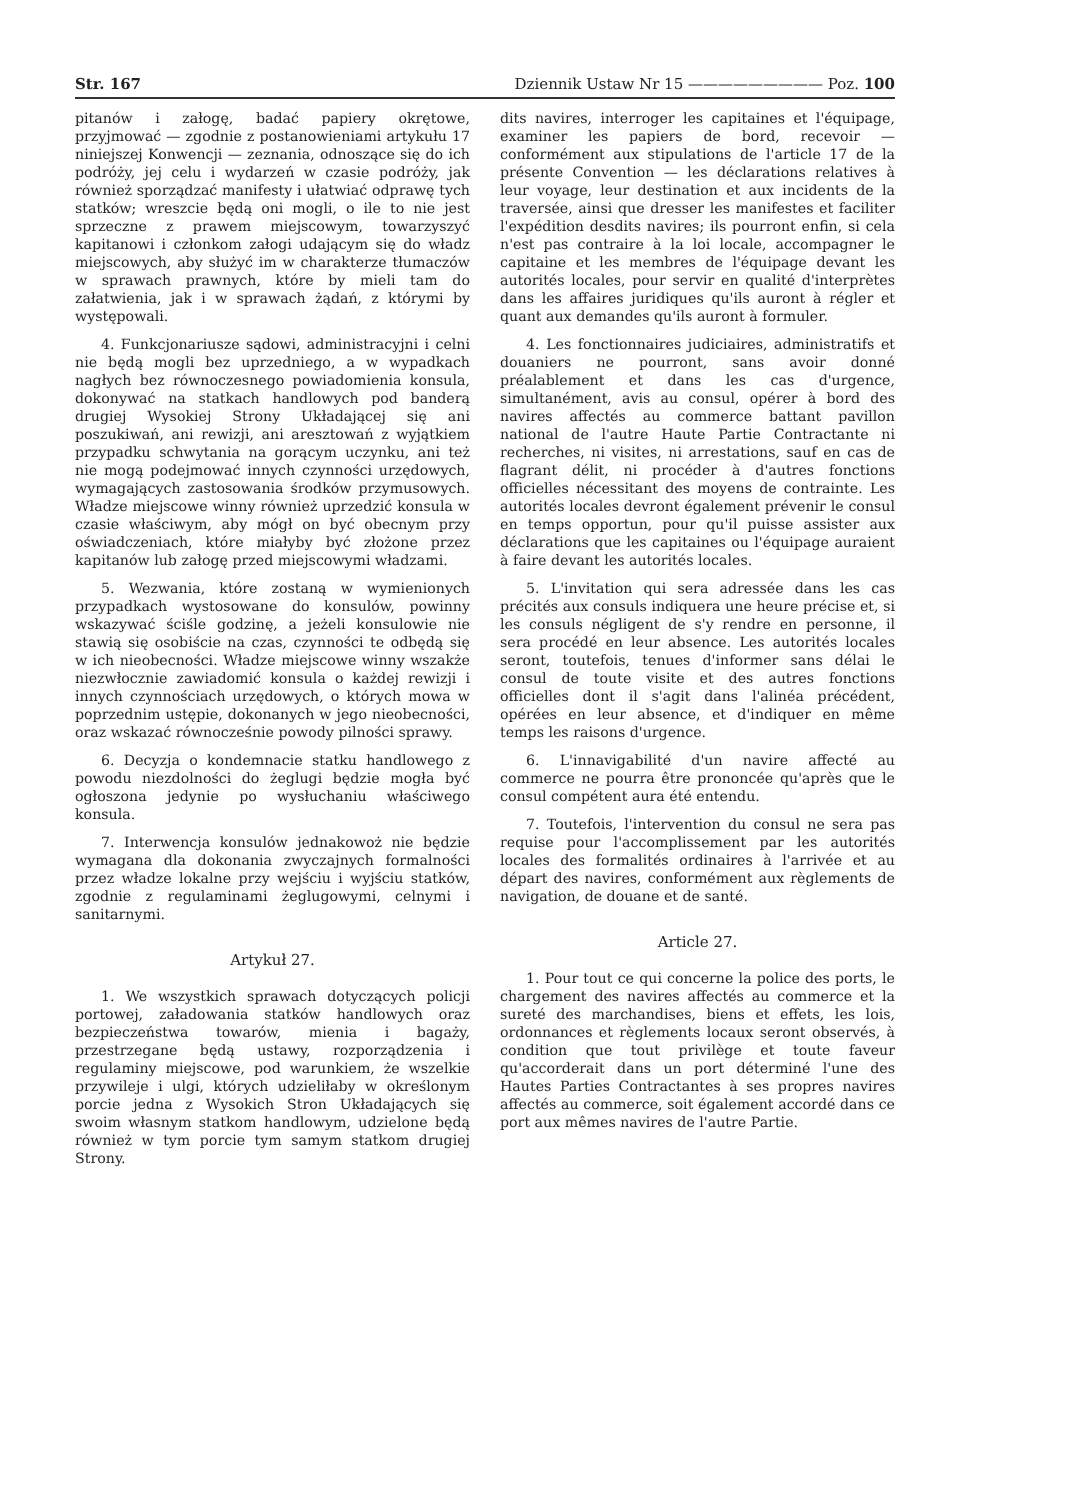Str. 167 Dziennik Ustaw Nr 15 ————————— Poz. 100
pitanów i załogę, badać papiery okrętowe, przyjmować — zgodnie z postanowieniami artykułu 17 niniejszej Konwencji — zeznania, odnoszące się do ich podróży, jej celu i wydarzeń w czasie podróży, jak również sporządzać manifesty i ułatwiać odprawę tych statków; wreszcie będą oni mogli, o ile to nie jest sprzeczne z prawem miejscowym, towarzyszyć kapitanowi i członkom załogi udającym się do władz miejscowych, aby służyć im w charakterze tłumaczów w sprawach prawnych, które by mieli tam do załatwienia, jak i w sprawach żądań, z którymi by występowali.
4. Funkcjonariusze sądowi, administracyjni i celni nie będą mogli bez uprzedniego, a w wypadkach nagłych bez równoczesnego powiadomienia konsula, dokonywać na statkach handlowych pod banderą drugiej Wysokiej Strony Układającej się ani poszukiwań, ani rewizji, ani aresztowań z wyjątkiem przypadku schwytania na gorącym uczynku, ani też nie mogą podejmować innych czynności urzędowych, wymagających zastosowania środków przymusowych. Władze miejscowe winny również uprzedzić konsula w czasie właściwym, aby mógł on być obecnym przy oświadczeniach, które miałyby być złożone przez kapitanów lub załogę przed miejscowymi władzami.
5. Wezwania, które zostaną w wymienionych przypadkach wystosowane do konsulów, powinny wskazywać ściśle godzinę, a jeżeli konsulowie nie stawią się osobiście na czas, czynności te odbędą się w ich nieobecności. Władze miejscowe winny wszakże niezwłocznie zawiadomić konsula o każdej rewizji i innych czynnościach urzędowych, o których mowa w poprzednim ustępie, dokonanych w jego nieobecności, oraz wskazać równocześnie powody pilności sprawy.
6. Decyzja o kondemnacie statku handlowego z powodu niezdolności do żeglugi będzie mogła być ogłoszona jedynie po wysłuchaniu właściwego konsula.
7. Interwencja konsulów jednakowoż nie będzie wymagana dla dokonania zwyczajnych formalności przez władze lokalne przy wejściu i wyjściu statków, zgodnie z regulaminami żeglugowymi, celnymi i sanitarnymi.
Artykuł 27.
1. We wszystkich sprawach dotyczących policji portowej, załadowania statków handlowych oraz bezpieczeństwa towarów, mienia i bagaży, przestrzegane będą ustawy, rozporządzenia i regulaminy miejscowe, pod warunkiem, że wszelkie przywileje i ulgi, których udzieliłaby w określonym porcie jedna z Wysokich Stron Układających się swoim własnym statkom handlowym, udzielone będą również w tym porcie tym samym statkom drugiej Strony.
dits navires, interroger les capitaines et l'équipage, examiner les papiers de bord, recevoir — conformément aux stipulations de l'article 17 de la présente Convention — les déclarations relatives à leur voyage, leur destination et aux incidents de la traversée, ainsi que dresser les manifestes et faciliter l'expédition desdits navires; ils pourront enfin, si cela n'est pas contraire à la loi locale, accompagner le capitaine et les membres de l'équipage devant les autorités locales, pour servir en qualité d'interprètes dans les affaires juridiques qu'ils auront à régler et quant aux demandes qu'ils auront à formuler.
4. Les fonctionnaires judiciaires, administratifs et douaniers ne pourront, sans avoir donné préalablement et dans les cas d'urgence, simultanément, avis au consul, opérer à bord des navires affectés au commerce battant pavillon national de l'autre Haute Partie Contractante ni recherches, ni visites, ni arrestations, sauf en cas de flagrant délit, ni procéder à d'autres fonctions officielles nécessitant des moyens de contrainte. Les autorités locales devront également prévenir le consul en temps opportun, pour qu'il puisse assister aux déclarations que les capitaines ou l'équipage auraient à faire devant les autorités locales.
5. L'invitation qui sera adressée dans les cas précités aux consuls indiquera une heure précise et, si les consuls négligent de s'y rendre en personne, il sera procédé en leur absence. Les autorités locales seront, toutefois, tenues d'informer sans délai le consul de toute visite et des autres fonctions officielles dont il s'agit dans l'alinéa précédent, opérées en leur absence, et d'indiquer en même temps les raisons d'urgence.
6. L'innavigabilité d'un navire affecté au commerce ne pourra être prononcée qu'après que le consul compétent aura été entendu.
7. Toutefois, l'intervention du consul ne sera pas requise pour l'accomplissement par les autorités locales des formalités ordinaires à l'arrivée et au départ des navires, conformément aux règlements de navigation, de douane et de santé.
Article 27.
1. Pour tout ce qui concerne la police des ports, le chargement des navires affectés au commerce et la sureté des marchandises, biens et effets, les lois, ordonnances et règlements locaux seront observés, à condition que tout privilège et toute faveur qu'accorderait dans un port déterminé l'une des Hautes Parties Contractantes à ses propres navires affectés au commerce, soit également accordé dans ce port aux mêmes navires de l'autre Partie.